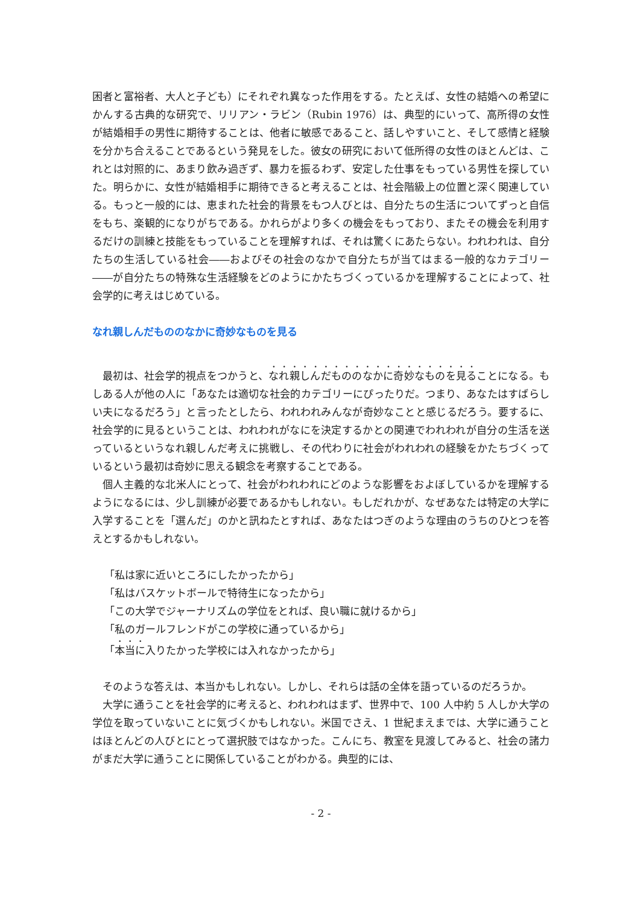困者と富裕者、大人と子ども）にそれぞれ異なった作用をする。たとえば、女性の結婚への希望にかんする古典的な研究で、リリアン・ラビン（Rubin 1976）は、典型的にいって、高所得の女性が結婚相手の男性に期待することは、他者に敏感であること、話しやすいこと、そして感情と経験を分かち合えることであるという発見をした。彼女の研究において低所得の女性のほとんどは、これとは対照的に、あまり飲み過ぎず、暴力を振るわず、安定した仕事をもっている男性を探していた。明らかに、女性が結婚相手に期待できると考えることは、社会階級上の位置と深く関連している。もっと一般的には、恵まれた社会的背景をもつ人びとは、自分たちの生活についてずっと自信をもち、楽観的になりがちである。かれらがより多くの機会をもっており、またその機会を利用するだけの訓練と技能をもっていることを理解すれば、それは驚くにあたらない。われわれは、自分たちの生活している社会――およびその社会のなかで自分たちが当てはまる一般的なカテゴリー――が自分たちの特殊な生活経験をどのようにかたちづくっているかを理解することによって、社会学的に考えはじめている。
なれ親しんだもののなかに奇妙なものを見る
最初は、社会学的視点をつかうと、なれ親しんだもののなかに奇妙なものを見ることになる。もしある人が他の人に「あなたは適切な社会的カテゴリーにぴったりだ。つまり、あなたはすばらしい夫になるだろう」と言ったとしたら、われわれみんなが奇妙なことと感じるだろう。要するに、社会学的に見るということは、われわれがなにを決定するかとの関連でわれわれが自分の生活を送っているというなれ親しんだ考えに挑戦し、その代わりに社会がわれわれの経験をかたちづくっているという最初は奇妙に思える観念を考察することである。
個人主義的な北米人にとって、社会がわれわれにどのような影響をおよぼしているかを理解するようになるには、少し訓練が必要であるかもしれない。もしだれかが、なぜあなたは特定の大学に入学することを「選んだ」のかと訊ねたとすれば、あなたはつぎのような理由のうちのひとつを答えとするかもしれない。
「私は家に近いところにしたかったから」
「私はバスケットボールで特待生になったから」
「この大学でジャーナリズムの学位をとれば、良い職に就けるから」
「私のガールフレンドがこの学校に通っているから」
「本当に入りたかった学校には入れなかったから」
そのような答えは、本当かもしれない。しかし、それらは話の全体を語っているのだろうか。
大学に通うことを社会学的に考えると、われわれはまず、世界中で、100 人中約 5 人しか大学の学位を取っていないことに気づくかもしれない。米国でさえ、1 世紀まえまでは、大学に通うことはほとんどの人びとにとって選択肢ではなかった。こんにち、教室を見渡してみると、社会の諸力がまだ大学に通うことに関係していることがわかる。典型的には、
- 2 -